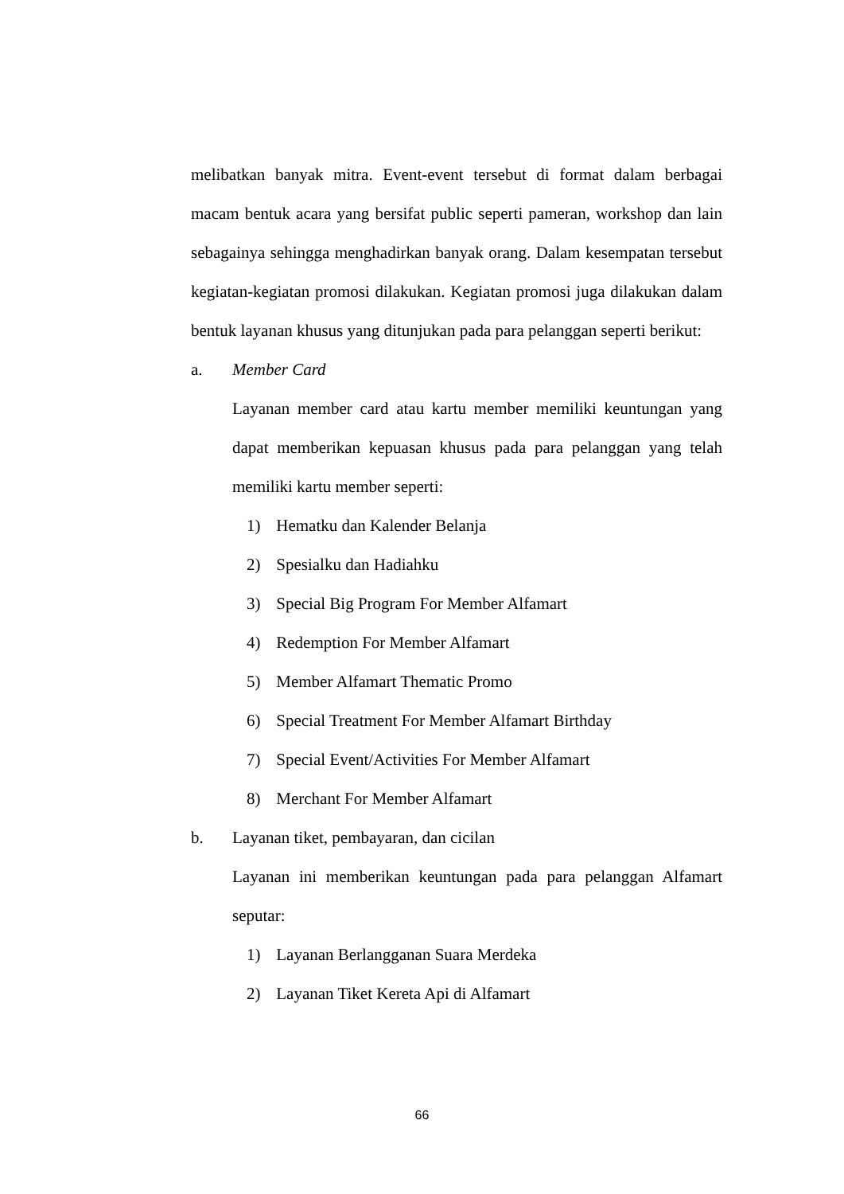melibatkan banyak mitra. Event-event tersebut di format dalam berbagai macam bentuk acara yang bersifat public seperti pameran, workshop dan lain sebagainya sehingga menghadirkan banyak orang. Dalam kesempatan tersebut kegiatan-kegiatan promosi dilakukan. Kegiatan promosi juga dilakukan dalam bentuk layanan khusus yang ditunjukan pada para pelanggan seperti berikut:
a. Member Card
Layanan member card atau kartu member memiliki keuntungan yang dapat memberikan kepuasan khusus pada para pelanggan yang telah memiliki kartu member seperti:
1) Hematku dan Kalender Belanja
2) Spesialku dan Hadiahku
3) Special Big Program For Member Alfamart
4) Redemption For Member Alfamart
5) Member Alfamart Thematic Promo
6) Special Treatment For Member Alfamart Birthday
7) Special Event/Activities For Member Alfamart
8) Merchant For Member Alfamart
b. Layanan tiket, pembayaran, dan cicilan
Layanan ini memberikan keuntungan pada para pelanggan Alfamart seputar:
1) Layanan Berlangganan Suara Merdeka
2) Layanan Tiket Kereta Api di Alfamart
66